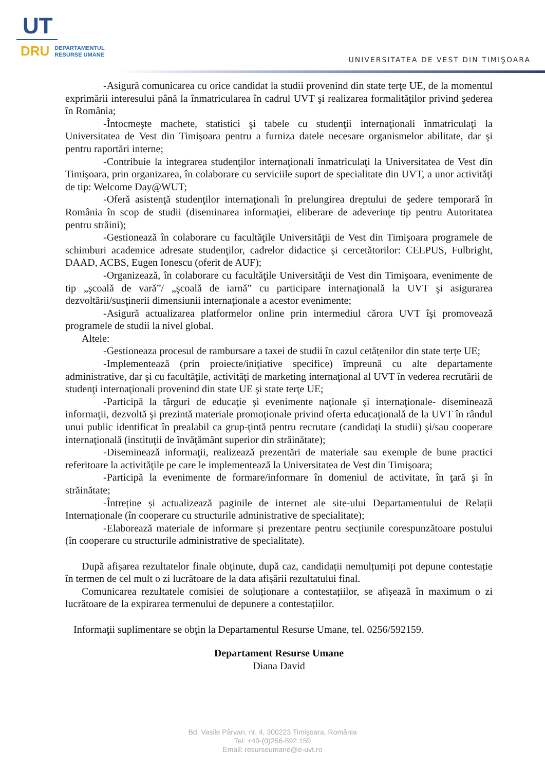UT
DRU DEPARTAMENTUL
RESURSE UMANE
UNIVERSITATEA DE VEST DIN TIMIŞOARA
-Asigură comunicarea cu orice candidat la studii provenind din state terţe UE, de la momentul exprimării interesului până la înmatricularea în cadrul UVT şi realizarea formalităţilor privind şederea în România;
-Întocmeşte machete, statistici şi tabele cu studenţii internaţionali înmatriculaţi la Universitatea de Vest din Timişoara pentru a furniza datele necesare organismelor abilitate, dar şi pentru raportări interne;
-Contribuie la integrarea studenţilor internaţionali înmatriculaţi la Universitatea de Vest din Timişoara, prin organizarea, în colaborare cu serviciile suport de specialitate din UVT, a unor activităţi de tip: Welcome Day@WUT;
-Oferă asistenţă studenţilor internaţionali în prelungirea dreptului de şedere temporară în România în scop de studii (diseminarea informaţiei, eliberare de adeverinţe tip pentru Autoritatea pentru străini);
-Gestionează în colaborare cu facultăţile Universităţii de Vest din Timişoara programele de schimburi academice adresate studenţilor, cadrelor didactice şi cercetătorilor: CEEPUS, Fulbright, DAAD, ACBS, Eugen Ionescu (oferit de AUF);
-Organizează, în colaborare cu facultăţile Universităţii de Vest din Timişoara, evenimente de tip „şcoală de vară”/ „şcoală de iarnă” cu participare internaţională la UVT şi asigurarea dezvoltării/susţinerii dimensiunii internaţionale a acestor evenimente;
-Asigură actualizarea platformelor online prin intermediul cărora UVT îşi promovează programele de studii la nivel global.
Altele:
-Gestioneaza procesul de rambursare a taxei de studii în cazul cetățenilor din state terțe UE;
-Implementează (prin proiecte/iniţiative specifice) împreună cu alte departamente administrative, dar şi cu facultăţile, activităţi de marketing internaţional al UVT în vederea recrutării de studenţi internaţionali provenind din state UE şi state terţe UE;
-Participă la târguri de educaţie şi evenimente naţionale şi internaţionale- diseminează informaţii, dezvoltă şi prezintă materiale promoţionale privind oferta educaţională de la UVT în rândul unui public identificat în prealabil ca grup-ţintă pentru recrutare (candidaţi la studii) şi/sau cooperare internaţională (instituţii de învăţământ superior din străinătate);
-Diseminează informaţii, realizează prezentări de materiale sau exemple de bune practici referitoare la activităţile pe care le implementează la Universitatea de Vest din Timişoara;
-Participă la evenimente de formare/informare în domeniul de activitate, în ţară şi în străinătate;
-Întreține și actualizează paginile de internet ale site-ului Departamentului de Relații Internaționale (în cooperare cu structurile administrative de specialitate);
-Elaborează materiale de informare și prezentare pentru secțiunile corespunzătoare postului (în cooperare cu structurile administrative de specialitate).
După afișarea rezultatelor finale obținute, după caz, candidații nemulțumiți pot depune contestație în termen de cel mult o zi lucrătoare de la data afișării rezultatului final.
Comunicarea rezultatele comisiei de soluționare a contestațiilor, se afișează în maximum o zi lucrătoare de la expirarea termenului de depunere a contestațiilor.
Informaţii suplimentare se obţin la Departamentul Resurse Umane, tel. 0256/592159.
Departament Resurse Umane
Diana David
Bd. Vasile Pârvan, nr. 4, 300223 Timişoara, România
Tel: +40-(0)256-592.159
Email: resurseumane@e-uvt.ro